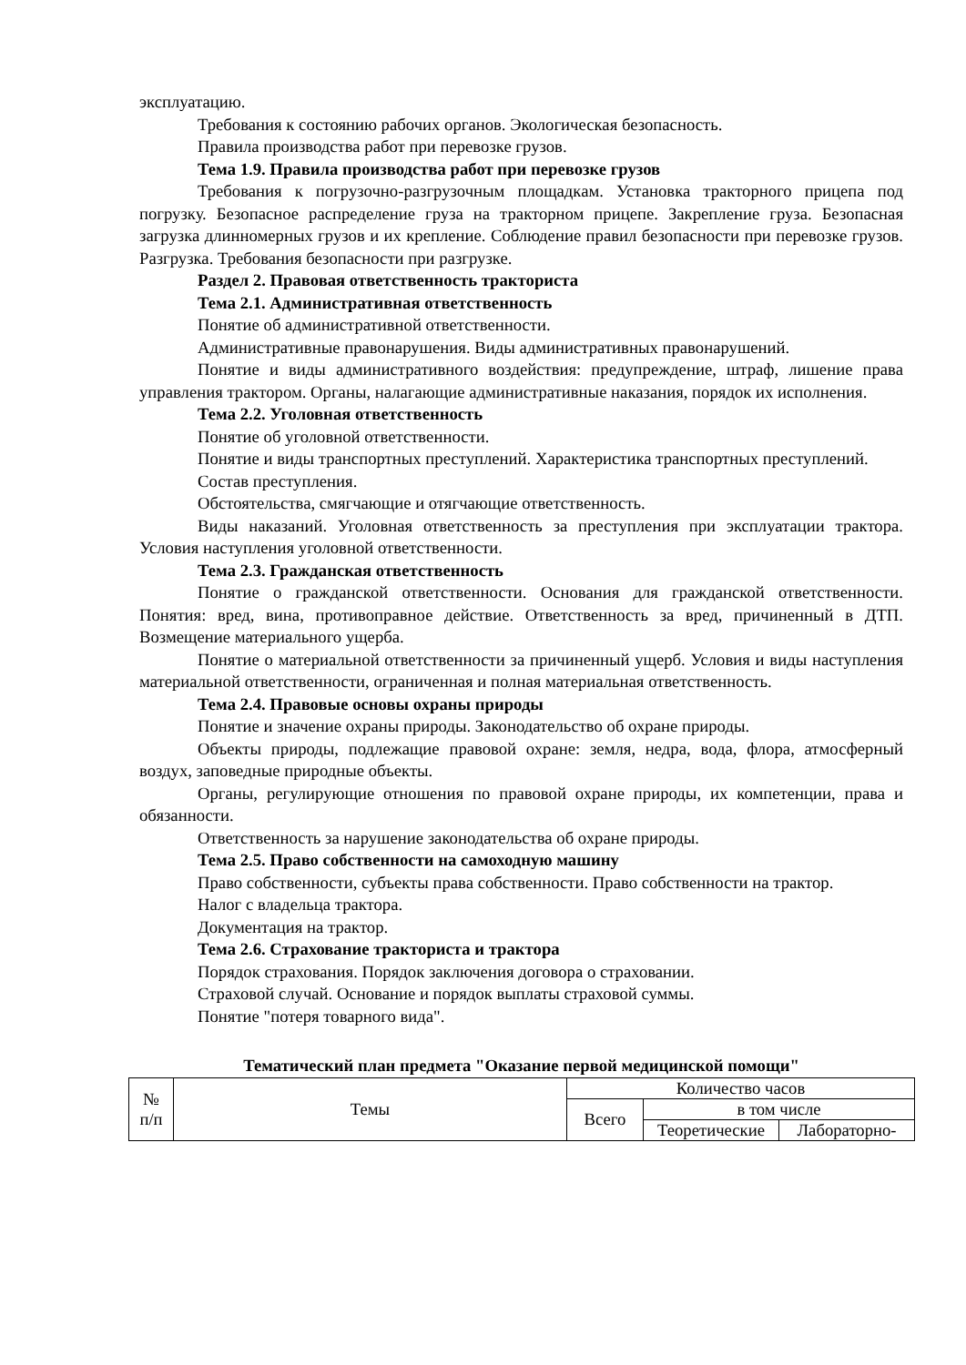эксплуатацию.
Требования к состоянию рабочих органов. Экологическая безопасность.
Правила производства работ при перевозке грузов.
Тема 1.9. Правила производства работ при перевозке грузов
Требования к погрузочно-разгрузочным площадкам. Установка тракторного прицепа под погрузку. Безопасное распределение груза на тракторном прицепе. Закрепление груза. Безопасная загрузка длинномерных грузов и их крепление. Соблюдение правил безопасности при перевозке грузов. Разгрузка. Требования безопасности при разгрузке.
Раздел 2. Правовая ответственность тракториста
Тема 2.1. Административная ответственность
Понятие об административной ответственности.
Административные правонарушения. Виды административных правонарушений.
Понятие и виды административного воздействия: предупреждение, штраф, лишение права управления трактором. Органы, налагающие административные наказания, порядок их исполнения.
Тема 2.2. Уголовная ответственность
Понятие об уголовной ответственности.
Понятие и виды транспортных преступлений. Характеристика транспортных преступлений.
Состав преступления.
Обстоятельства, смягчающие и отягчающие ответственность.
Виды наказаний. Уголовная ответственность за преступления при эксплуатации трактора. Условия наступления уголовной ответственности.
Тема 2.3. Гражданская ответственность
Понятие о гражданской ответственности. Основания для гражданской ответственности. Понятия: вред, вина, противоправное действие. Ответственность за вред, причиненный в ДТП. Возмещение материального ущерба.
Понятие о материальной ответственности за причиненный ущерб. Условия и виды наступления материальной ответственности, ограниченная и полная материальная ответственность.
Тема 2.4. Правовые основы охраны природы
Понятие и значение охраны природы. Законодательство об охране природы.
Объекты природы, подлежащие правовой охране: земля, недра, вода, флора, атмосферный воздух, заповедные природные объекты.
Органы, регулирующие отношения по правовой охране природы, их компетенции, права и обязанности.
Ответственность за нарушение законодательства об охране природы.
Тема 2.5. Право собственности на самоходную машину
Право собственности, субъекты права собственности. Право собственности на трактор.
Налог с владельца трактора.
Документация на трактор.
Тема 2.6. Страхование тракториста и трактора
Порядок страхования. Порядок заключения договора о страховании.
Страховой случай. Основание и порядок выплаты страховой суммы.
Понятие "потеря товарного вида".
Тематический план предмета "Оказание первой медицинской помощи"
| № п/п | Темы | Количество часов | | |
| | | Всего | в том числе | |
| | | | Теоретические | Лабораторно- |